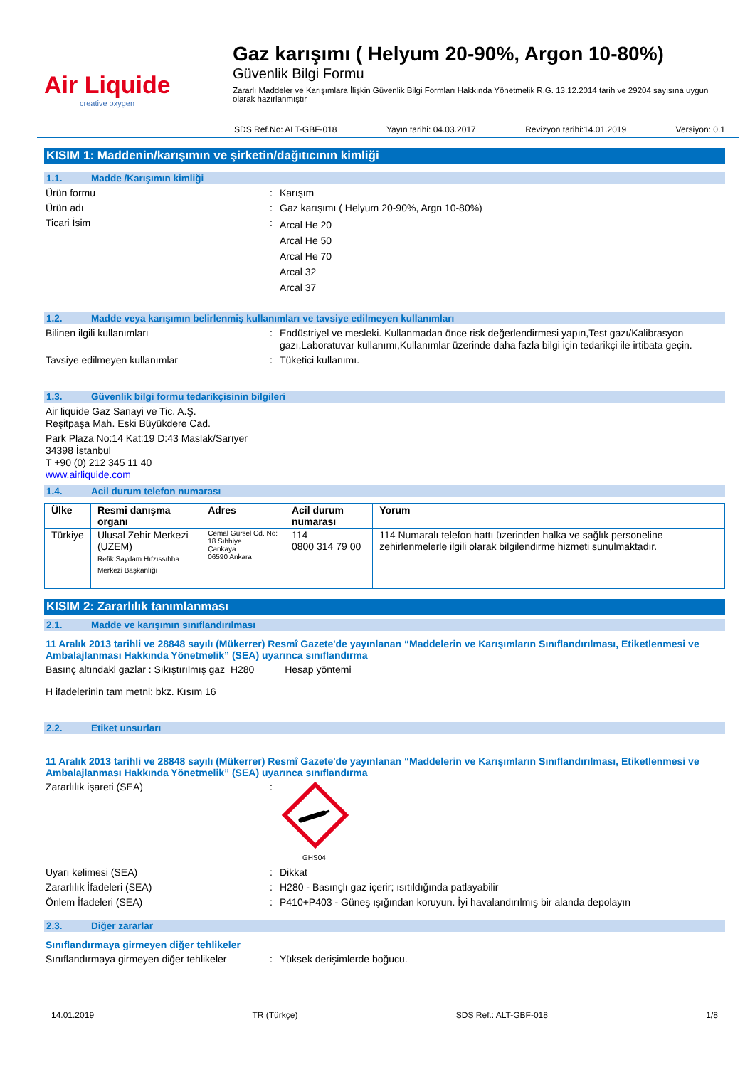Air Liquide
creative oxygen
Gaz karışımı ( Helyum 20-90%, Argon 10-80%)
Güvenlik Bilgi Formu
Zararlı Maddeler ve Karışımlara İlişkin Güvenlik Bilgi Formları Hakkında Yönetmelik R.G. 13.12.2014 tarih ve 29204 sayısına uygun olarak hazırlanmıştır
SDS Ref.No: ALT-GBF-018 Yayın tarihi: 04.03.2017 Revizyon tarihi:14.01.2019 Versiyon: 0.1
KISIM 1: Maddenin/karışımın ve şirketin/dağıtıcının kimliği
1.1. Madde /Karışımın kimliği
Ürün formu : Karışım
Ürün adı : Gaz karışımı ( Helyum 20-90%, Argn 10-80%)
Ticari İsim :
Arcal He 20
Arcal He 50
Arcal He 70
Arcal 32
Arcal 37
1.2. Madde veya karışımın belirlenmiş kullanımları ve tavsiye edilmeyen kullanımları
Bilinen ilgili kullanımları : Endüstriyel ve mesleki. Kullanmadan önce risk değerlendirmesi yapın,Test gazı/Kalibrasyon gazı,Laboratuvar kullanımı,Kullanımlar üzerinde daha fazla bilgi için tedarikçi ile irtibata geçin.
Tavsiye edilmeyen kullanımlar : Tüketici kullanımı.
1.3. Güvenlik bilgi formu tedarikçisinin bilgileri
Air liquide Gaz Sanayi ve Tic. A.Ş.
Reşitpaşa Mah. Eski Büyükdere Cad.
Park Plaza No:14 Kat:19 D:43 Maslak/Sarıyer
34398 İstanbul
T +90 (0) 212 345 11 40
www.airliquide.com
1.4. Acil durum telefon numarası
| Ülke | Resmi danışma organı | Adres | Acil durum numarası | Yorum |
| --- | --- | --- | --- | --- |
| Türkiye | Ulusal Zehir Merkezi (UZEM) Refik Saydam Hıfzıssıhha Merkezi Başkanlığı | Cemal Gürsel Cd. No: 18 Sıhhiye Çankaya 06590 Ankara | 114 0800 314 79 00 | 114 Numaralı telefon hattı üzerinden halka ve sağlık personeline zehirlenmelerle ilgili olarak bilgilendirme hizmeti sunulmaktadır. |
KISIM 2: Zararlılık tanımlanması
2.1. Madde ve karışımın sınıflandırılması
11 Aralık 2013 tarihli ve 28848 sayılı (Mükerrer) Resmî Gazete'de yayınlanan “Maddelerin ve Karışımların Sınıflandırılması, Etiketlenmesi ve Ambalajlanması Hakkında Yönetmelik” (SEA) uyarınca sınıflandırma
Basınç altındaki gazlar : Sıkıştırılmış gaz H280 Hesap yöntemi
H ifadelerinin tam metni: bkz. Kısım 16
2.2. Etiket unsurları
11 Aralık 2013 tarihli ve 28848 sayılı (Mükerrer) Resmî Gazete'de yayınlanan “Maddelerin ve Karışımların Sınıflandırılması, Etiketlenmesi ve Ambalajlanması Hakkında Yönetmelik” (SEA) uyarınca sınıflandırma
Zararlılık işareti (SEA) :
GHS04
Uyarı kelimesi (SEA) : Dikkat
Zararlılık İfadeleri (SEA) : H280 - Basınçlı gaz içerir; ısıtıldığında patlayabilir
Önlem İfadeleri (SEA) : P410+P403 - Güneş ışığından koruyun. İyi havalandırılmış bir alanda depolayın
2.3. Diğer zararlar
Sınıflandırmaya girmeyen diğer tehlikeler
Sınıflandırmaya girmeyen diğer tehlikeler
: Yüksek derişimlerde boğucu.
14.01.2019 TR (Türkçe) SDS Ref.: ALT-GBF-018 1/8